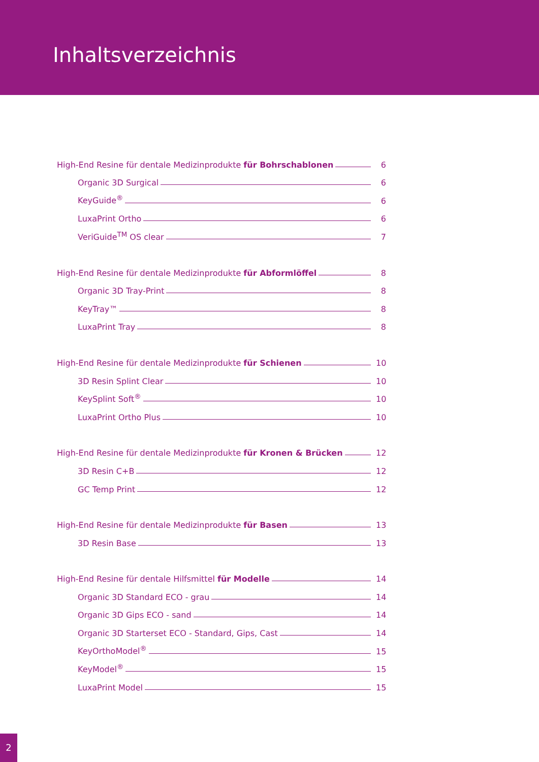Inhaltsverzeichnis
High-End Resine für dentale Medizinprodukte für Bohrschablonen 6
Organic 3D Surgical 6
KeyGuide<sup>®</sup> 6
LuxaPrint Ortho 6
VeriGuide<sup>TM</sup> OS clear 7
High-End Resine für dentale Medizinprodukte für Abformlöffel 8
Organic 3D Tray-Print 8
KeyTray™ 8
LuxaPrint Tray 8
High-End Resine für dentale Medizinprodukte für Schienen 10
3D Resin Splint Clear 10
KeySplint Soft<sup>®</sup> 10
LuxaPrint Ortho Plus 10
High-End Resine für dentale Medizinprodukte für Kronen & Brücken 12
3D Resin C+B 12
GC Temp Print 12
High-End Resine für dentale Medizinprodukte für Basen 13
3D Resin Base 13
High-End Resine für dentale Hilfsmittel für Modelle 14
Organic 3D Standard ECO - grau 14
Organic 3D Gips ECO - sand 14
Organic 3D Starterset ECO - Standard, Gips, Cast 14
KeyOrthoModel<sup>®</sup> 15
KeyModel<sup>®</sup> 15
LuxaPrint Model 15
2